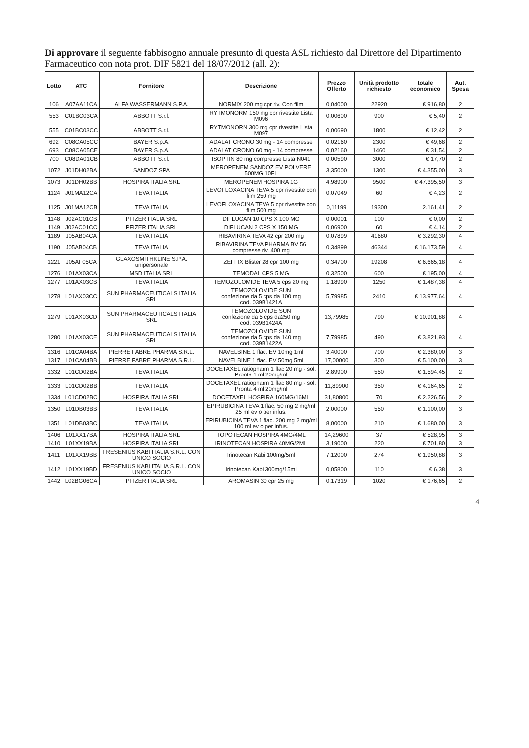Di approvare il seguente fabbisogno annuale presunto di questa ASL richiesto dal Direttore del Dipartimento Farmaceutico con nota prot. DIF 5821 del 18/07/2012 (all. 2):
| Lotto | ATC | Fornitore | Descrizione | Prezzo Offerto | Unità prodotto richiesto | totale economico | Aut. Spesa |
| --- | --- | --- | --- | --- | --- | --- | --- |
| 106 | A07AA11CA | ALFA WASSERMANN S.P.A. | NORMIX 200 mg cpr riv. Con film | 0,04000 | 22920 | € 916,80 | 2 |
| 553 | C01BC03CA | ABBOTT S.r.l. | RYTMONORM 150 mg cpr rivestite Lista M096 | 0,00600 | 900 | € 5,40 | 2 |
| 555 | C01BC03CC | ABBOTT S.r.l. | RYTMONORN 300 mg cpr rivestite Lista M097 | 0,00690 | 1800 | € 12,42 | 2 |
| 692 | C08CA05CC | BAYER S.p.A. | ADALAT CRONO 30 mg - 14 compresse | 0,02160 | 2300 | € 49,68 | 2 |
| 693 | C08CA05CE | BAYER S.p.A. | ADALAT CRONO 60 mg - 14 compresse | 0,02160 | 1460 | € 31,54 | 2 |
| 700 | C08DA01CB | ABBOTT S.r.l. | ISOPTIN 80 mg compresse Lista N041 | 0,00590 | 3000 | € 17,70 | 2 |
| 1072 | J01DH02BA | SANDOZ SPA | MEROPENEM SANDOZ EV POLVERE 500MG 10FL | 3,35000 | 1300 | € 4.355,00 | 3 |
| 1073 | J01DH02BB | HOSPIRA ITALIA SRL | MEROPENEM HOSPIRA 1G | 4,98900 | 9500 | € 47.395,50 | 3 |
| 1124 | J01MA12CA | TEVA ITALIA | LEVOFLOXACINA TEVA 5 cpr rivestite con film 250 mg | 0,07049 | 60 | € 4,23 | 2 |
| 1125 | J01MA12CB | TEVA ITALIA | LEVOFLOXACINA TEVA 5 cpr rivestite con film 500 mg | 0,11199 | 19300 | 2.161,41 | 2 |
| 1148 | J02AC01CB | PFIZER ITALIA SRL | DIFLUCAN 10 CPS X 100 MG | 0,00001 | 100 | € 0,00 | 2 |
| 1149 | J02AC01CC | PFIZER ITALIA SRL | DIFLUCAN 2 CPS X 150 MG | 0,06900 | 60 | € 4,14 | 2 |
| 1189 | J05AB04CA | TEVA ITALIA | RIBAVIRINA TEVA 42 cpr 200 mg | 0,07899 | 41680 | € 3.292,30 | 4 |
| 1190 | J05AB04CB | TEVA ITALIA | RIBAVIRINA TEVA PHARMA BV 56 compresse riv. 400 mg | 0,34899 | 46344 | € 16.173,59 | 4 |
| 1221 | J05AF05CA | GLAXOSMITHKLINE S.P.A. unipersonale | ZEFFIX Blister 28 cpr 100 mg | 0,34700 | 19208 | € 6.665,18 | 4 |
| 1276 | L01AX03CA | MSD ITALIA SRL | TEMODAL CPS 5 MG | 0,32500 | 600 | € 195,00 | 4 |
| 1277 | L01AX03CB | TEVA ITALIA | TEMOZOLOMIDE TEVA 5 cps 20 mg | 1,18990 | 1250 | € 1.487,38 | 4 |
| 1278 | L01AX03CC | SUN PHARMACEUTICALS ITALIA SRL | TEMOZOLOMIDE SUN confezione da 5 cps da 100 mg cod. 039B1421A | 5,79985 | 2410 | € 13.977,64 | 4 |
| 1279 | L01AX03CD | SUN PHARMACEUTICALS ITALIA SRL | TEMOZOLOMIDE SUN confezione da 5 cps da250 mg cod. 039B1424A | 13,79985 | 790 | € 10.901,88 | 4 |
| 1280 | L01AX03CE | SUN PHARMACEUTICALS ITALIA SRL | TEMOZOLOMIDE SUN confezione da 5 cps da 140 mg cod. 039B1422A | 7,79985 | 490 | € 3.821,93 | 4 |
| 1316 | L01CA04BA | PIERRE FABRE PHARMA S.R.L. | NAVELBINE 1 flac. EV 10mg 1ml | 3,40000 | 700 | € 2.380,00 | 3 |
| 1317 | L01CA04BB | PIERRE FABRE PHARMA S.R.L. | NAVELBINE 1 flac. EV 50mg 5ml | 17,00000 | 300 | € 5.100,00 | 3 |
| 1332 | L01CD02BA | TEVA ITALIA | DOCETAXEL ratiopharm 1 flac 20 mg - sol. Pronta 1 ml 20mg/ml | 2,89900 | 550 | € 1.594,45 | 2 |
| 1333 | L01CD02BB | TEVA ITALIA | DOCETAXEL ratiopharm 1 flac 80 mg - sol. Pronta 4 ml 20mg/ml | 11,89900 | 350 | € 4.164,65 | 2 |
| 1334 | L01CD02BC | HOSPIRA ITALIA SRL | DOCETAXEL HOSPIRA 160MG/16ML | 31,80800 | 70 | € 2.226,56 | 2 |
| 1350 | L01DB03BB | TEVA ITALIA | EPIRUBICINA TEVA 1 flac. 50 mg 2 mg/ml 25 ml ev o per infus. | 2,00000 | 550 | € 1.100,00 | 3 |
| 1351 | L01DB03BC | TEVA ITALIA | EPIRUBICINA TEVA 1 flac. 200 mg 2 mg/ml 100 ml ev o per infus. | 8,00000 | 210 | € 1.680,00 | 3 |
| 1406 | L01XX17BA | HOSPIRA ITALIA SRL | TOPOTECAN HOSPIRA 4MG/4ML | 14,29600 | 37 | € 528,95 | 3 |
| 1410 | L01XX19BA | HOSPIRA ITALIA SRL | IRINOTECAN HOSPIRA 40MG/2ML | 3,19000 | 220 | € 701,80 | 3 |
| 1411 | L01XX19BB | FRESENIUS KABI ITALIA S.R.L. CON UNICO SOCIO | Irinotecan Kabi 100mg/5ml | 7,12000 | 274 | € 1.950,88 | 3 |
| 1412 | L01XX19BD | FRESENIUS KABI ITALIA S.R.L. CON UNICO SOCIO | Irinotecan Kabi 300mg/15ml | 0,05800 | 110 | € 6,38 | 3 |
| 1442 | L02BG06CA | PFIZER ITALIA SRL | AROMASIN 30 cpr 25 mg | 0,17319 | 1020 | € 176,65 | 2 |
4